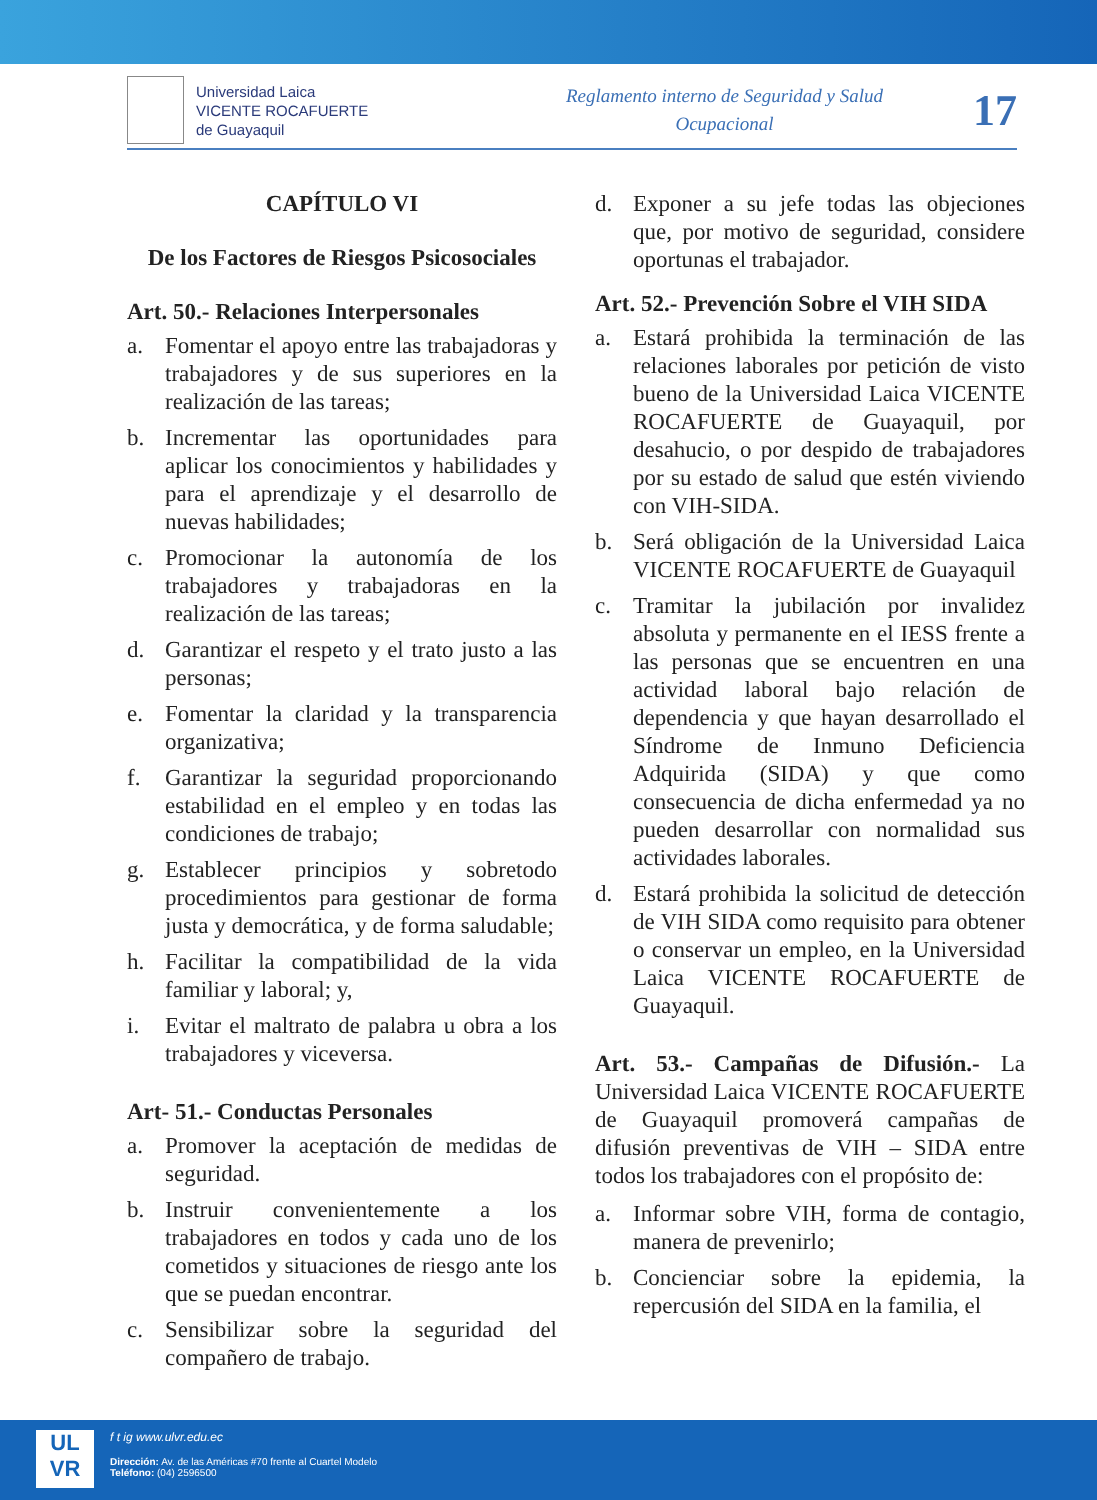Universidad Laica
VICENTE ROCAFUERTE
de Guayaquil
Reglamento interno de Seguridad y Salud
Ocupacional
17
CAPÍTULO VI
De los Factores de Riesgos Psicosociales
Art. 50.- Relaciones Interpersonales
a. Fomentar el apoyo entre las trabajadoras y trabajadores y de sus superiores en la realización de las tareas;
b. Incrementar las oportunidades para aplicar los conocimientos y habilidades y para el aprendizaje y el desarrollo de nuevas habilidades;
c. Promocionar la autonomía de los trabajadores y trabajadoras en la realización de las tareas;
d. Garantizar el respeto y el trato justo a las personas;
e. Fomentar la claridad y la transparencia organizativa;
f. Garantizar la seguridad proporcionando estabilidad en el empleo y en todas las condiciones de trabajo;
g. Establecer principios y sobretodo procedimientos para gestionar de forma justa y democrática, y de forma saludable;
h. Facilitar la compatibilidad de la vida familiar y laboral; y,
i. Evitar el maltrato de palabra u obra a los trabajadores y viceversa.
Art- 51.- Conductas Personales
a. Promover la aceptación de medidas de seguridad.
b. Instruir convenientemente a los trabajadores en todos y cada uno de los cometidos y situaciones de riesgo ante los que se puedan encontrar.
c. Sensibilizar sobre la seguridad del compañero de trabajo.
d. Exponer a su jefe todas las objeciones que, por motivo de seguridad, considere oportunas el trabajador.
Art. 52.- Prevención Sobre el VIH SIDA
a. Estará prohibida la terminación de las relaciones laborales por petición de visto bueno de la Universidad Laica VICENTE ROCAFUERTE de Guayaquil, por desahucio, o por despido de trabajadores por su estado de salud que estén viviendo con VIH-SIDA.
b. Será obligación de la Universidad Laica VICENTE ROCAFUERTE de Guayaquil
c. Tramitar la jubilación por invalidez absoluta y permanente en el IESS frente a las personas que se encuentren en una actividad laboral bajo relación de dependencia y que hayan desarrollado el Síndrome de Inmuno Deficiencia Adquirida (SIDA) y que como consecuencia de dicha enfermedad ya no pueden desarrollar con normalidad sus actividades laborales.
d. Estará prohibida la solicitud de detección de VIH SIDA como requisito para obtener o conservar un empleo, en la Universidad Laica VICENTE ROCAFUERTE de Guayaquil.
Art. 53.- Campañas de Difusión.- La Universidad Laica VICENTE ROCAFUERTE de Guayaquil promoverá campañas de difusión preventivas de VIH – SIDA entre todos los trabajadores con el propósito de:
a. Informar sobre VIH, forma de contagio, manera de prevenirlo;
b. Concienciar sobre la epidemia, la repercusión del SIDA en la familia, el
UL
VR
f t ig www.ulvr.edu.ec
Dirección: Av. de las Américas #70 frente al Cuartel Modelo
Teléfono: (04) 2596500